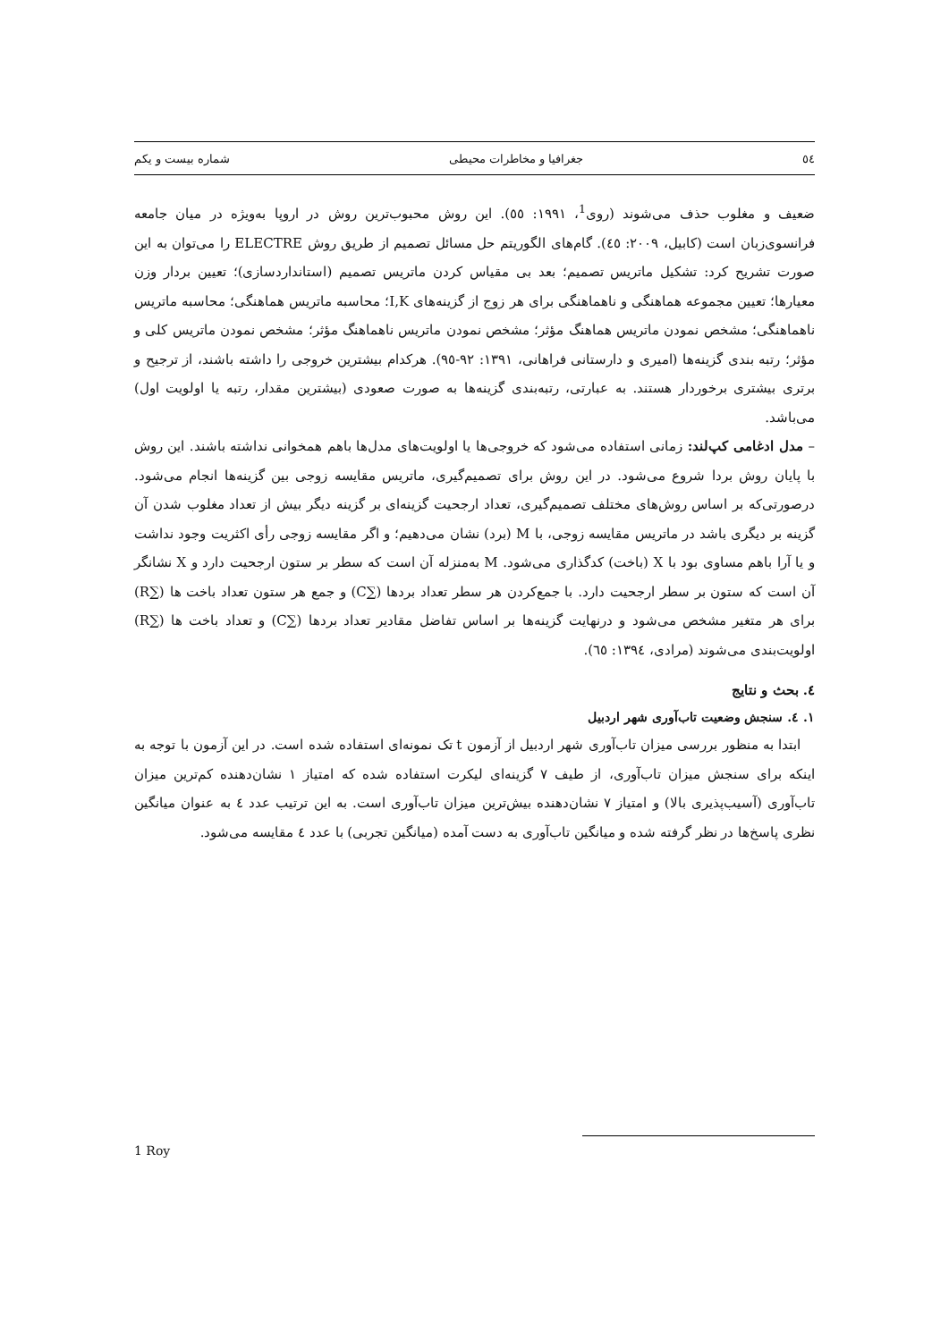٥٤ جغرافیا و مخاطرات محیطی شماره بیست و یکم
ضعیف و مغلوب حذف می‌شوند (روی<sup>1</sup>، ۱۹۹۱: ٥٥). این روش محبوب‌ترین روش در اروپا به‌ویژه در میان جامعه فرانسوی‌زبان است (کابیل، ۲۰۰۹: ٤٥). گام‌های الگوریتم حل مسائل تصمیم از طریق روش ELECTRE را می‌توان به این صورت تشریح کرد: تشکیل ماتریس تصمیم؛ بعد بی مقیاس کردن ماتریس تصمیم (استانداردسازی)؛ تعیین بردار وزن معیارها؛ تعیین مجموعه هماهنگی و ناهماهنگی برای هر زوج از گزینه‌های I,K؛ محاسبه ماتریس هماهنگی؛ محاسبه ماتریس ناهماهنگی؛ مشخص نمودن ماتریس هماهنگ مؤثر؛ مشخص نمودن ماتریس ناهماهنگ مؤثر؛ مشخص نمودن ماتریس کلی و مؤثر؛ رتبه بندی گزینه‌ها (امیری و دارستانی فراهانی، ۱۳۹۱: ۹۲-۹٥). هرکدام بیشترین خروجی را داشته باشند، از ترجیح و برتری بیشتری برخوردار هستند. به عبارتی، رتبه‌بندی گزینه‌ها به صورت صعودی (بیشترین مقدار، رتبه یا اولویت اول) می‌باشد.
– مدل ادغامی کپ‌لند: زمانی استفاده می‌شود که خروجی‌ها یا اولویت‌های مدل‌ها باهم همخوانی نداشته باشند. این روش با پایان روش بردا شروع می‌شود. در این روش برای تصمیم‌گیری، ماتریس مقایسه زوجی بین گزینه‌ها انجام می‌شود. درصورتی‌که بر اساس روش‌های مختلف تصمیم‌گیری، تعداد ارجحیت گزینه‌ای بر گزینه دیگر بیش از تعداد مغلوب شدن آن گزینه بر دیگری باشد در ماتریس مقایسه زوجی، با M (برد) نشان می‌دهیم؛ و اگر مقایسه زوجی رأی اکثریت وجود نداشت و یا آرا باهم مساوی بود با X (باخت) کدگذاری می‌شود. M به‌منزله آن است که سطر بر ستون ارجحیت دارد و X نشانگر آن است که ستون بر سطر ارجحیت دارد. با جمع‌کردن هر سطر تعداد بردها (∑C) و جمع هر ستون تعداد باخت ها (∑R) برای هر متغیر مشخص می‌شود و درنهایت گزینه‌ها بر اساس تفاضل مقادیر تعداد بردها (∑C) و تعداد باخت ها (∑R) اولویت‌بندی می‌شوند (مرادی، ۱۳۹٤: ٦٥).
٤. بحث و نتایج
۱. ٤. سنجش وضعیت تاب‌آوری شهر اردبیل
ابتدا به منظور بررسی میزان تاب‌آوری شهر اردبیل از آزمون t تک نمونه‌ای استفاده شده است. در این آزمون با توجه به اینکه برای سنجش میزان تاب‌آوری، از طیف ۷ گزینه‌ای لیکرت استفاده شده که امتیاز ۱ نشان‌دهنده کم‌ترین میزان تاب‌آوری (آسیب‌پذیری بالا) و امتیاز ۷ نشان‌دهنده بیش‌ترین میزان تاب‌آوری است. به این ترتیب عدد ٤ به عنوان میانگین نظری پاسخ‌ها در نظر گرفته شده و میانگین تاب‌آوری به دست آمده (میانگین تجربی) با عدد ٤ مقایسه می‌شود.
1 Roy